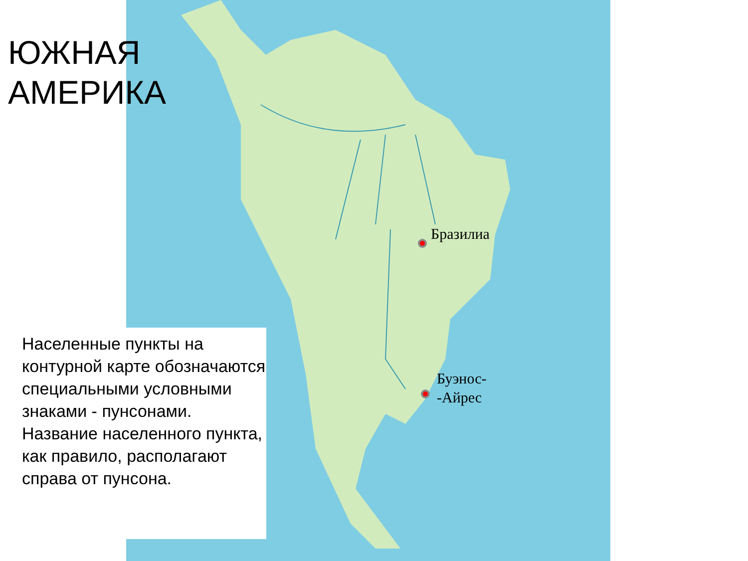ЮЖНАЯ
АМЕРИКА
Бразилиа
Буэнос-
-Айрес
Населенные пункты на контурной карте обозначаются специальными условными знаками - пунсонами. Название населенного пункта, как правило, располагают справа от пунсона.